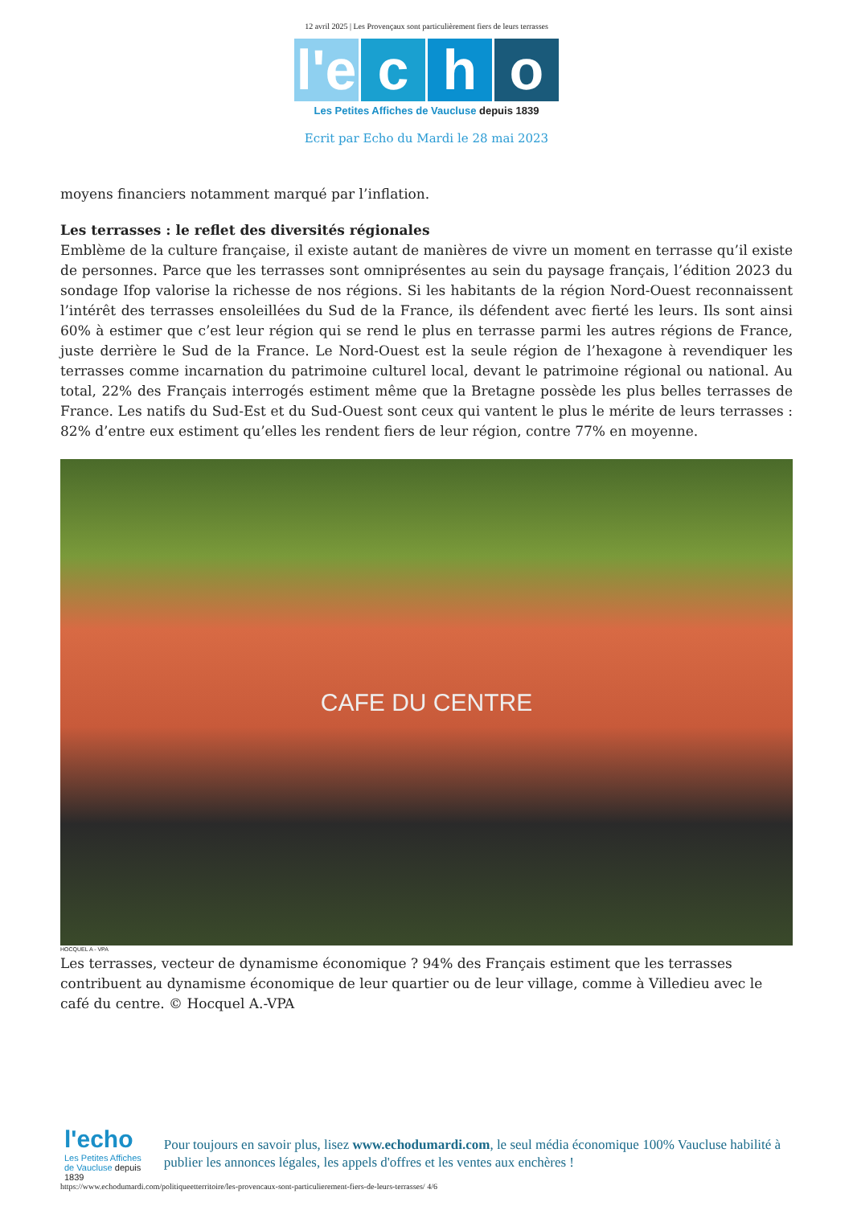12 avril 2025 | Les Provençaux sont particulièrement fiers de leurs terrasses
l'e
c
h
o
Les Petites Affiches de Vaucluse depuis 1839
Ecrit par Echo du Mardi le 28 mai 2023
moyens financiers notamment marqué par l’inflation.
Les terrasses : le reflet des diversités régionales
Emblème de la culture française, il existe autant de manières de vivre un moment en terrasse qu’il existe de personnes. Parce que les terrasses sont omniprésentes au sein du paysage français, l’édition 2023 du sondage Ifop valorise la richesse de nos régions. Si les habitants de la région Nord-Ouest reconnaissent l’intérêt des terrasses ensoleillées du Sud de la France, ils défendent avec fierté les leurs. Ils sont ainsi 60% à estimer que c’est leur région qui se rend le plus en terrasse parmi les autres régions de France, juste derrière le Sud de la France. Le Nord-Ouest est la seule région de l’hexagone à revendiquer les terrasses comme incarnation du patrimoine culturel local, devant le patrimoine régional ou national. Au total, 22% des Français interrogés estiment même que la Bretagne possède les plus belles terrasses de France. Les natifs du Sud-Est et du Sud-Ouest sont ceux qui vantent le plus le mérite de leurs terrasses : 82% d’entre eux estiment qu’elles les rendent fiers de leur région, contre 77% en moyenne.
CAFE DU CENTRE
HOCQUEL A - VPA
Les terrasses, vecteur de dynamisme économique ? 94% des Français estiment que les terrasses contribuent au dynamisme économique de leur quartier ou de leur village, comme à Villedieu avec le café du centre. © Hocquel A.-VPA
l'echo
Les Petites Affiches de Vaucluse depuis 1839
Pour toujours en savoir plus, lisez www.echodumardi.com, le seul média économique 100% Vaucluse habilité à publier les annonces légales, les appels d'offres et les ventes aux enchères !
https://www.echodumardi.com/politiqueetterritoire/les-provencaux-sont-particulierement-fiers-de-leurs-terrasses/ 4/6